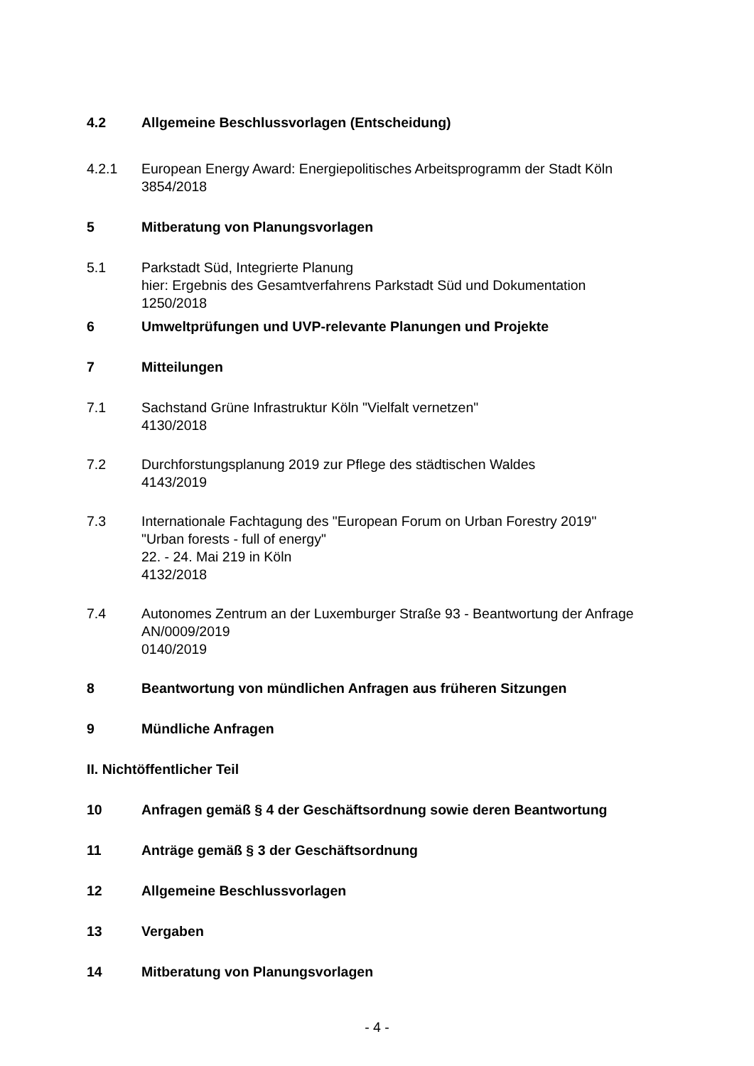4.2 Allgemeine Beschlussvorlagen (Entscheidung)
4.2.1 European Energy Award: Energiepolitisches Arbeitsprogramm der Stadt Köln
3854/2018
5 Mitberatung von Planungsvorlagen
5.1 Parkstadt Süd, Integrierte Planung
hier: Ergebnis des Gesamtverfahrens Parkstadt Süd und Dokumentation
1250/2018
6 Umweltprüfungen und UVP-relevante Planungen und Projekte
7 Mitteilungen
7.1 Sachstand Grüne Infrastruktur Köln "Vielfalt vernetzen"
4130/2018
7.2 Durchforstungsplanung 2019 zur Pflege des städtischen Waldes
4143/2019
7.3 Internationale Fachtagung des "European Forum on Urban Forestry 2019"
"Urban forests - full of energy"
22. - 24. Mai 219 in Köln
4132/2018
7.4 Autonomes Zentrum an der Luxemburger Straße 93 - Beantwortung der Anfrage AN/0009/2019
0140/2019
8 Beantwortung von mündlichen Anfragen aus früheren Sitzungen
9 Mündliche Anfragen
II. Nichtöffentlicher Teil
10 Anfragen gemäß § 4 der Geschäftsordnung sowie deren Beantwortung
11 Anträge gemäß § 3 der Geschäftsordnung
12 Allgemeine Beschlussvorlagen
13 Vergaben
14 Mitberatung von Planungsvorlagen
- 4 -